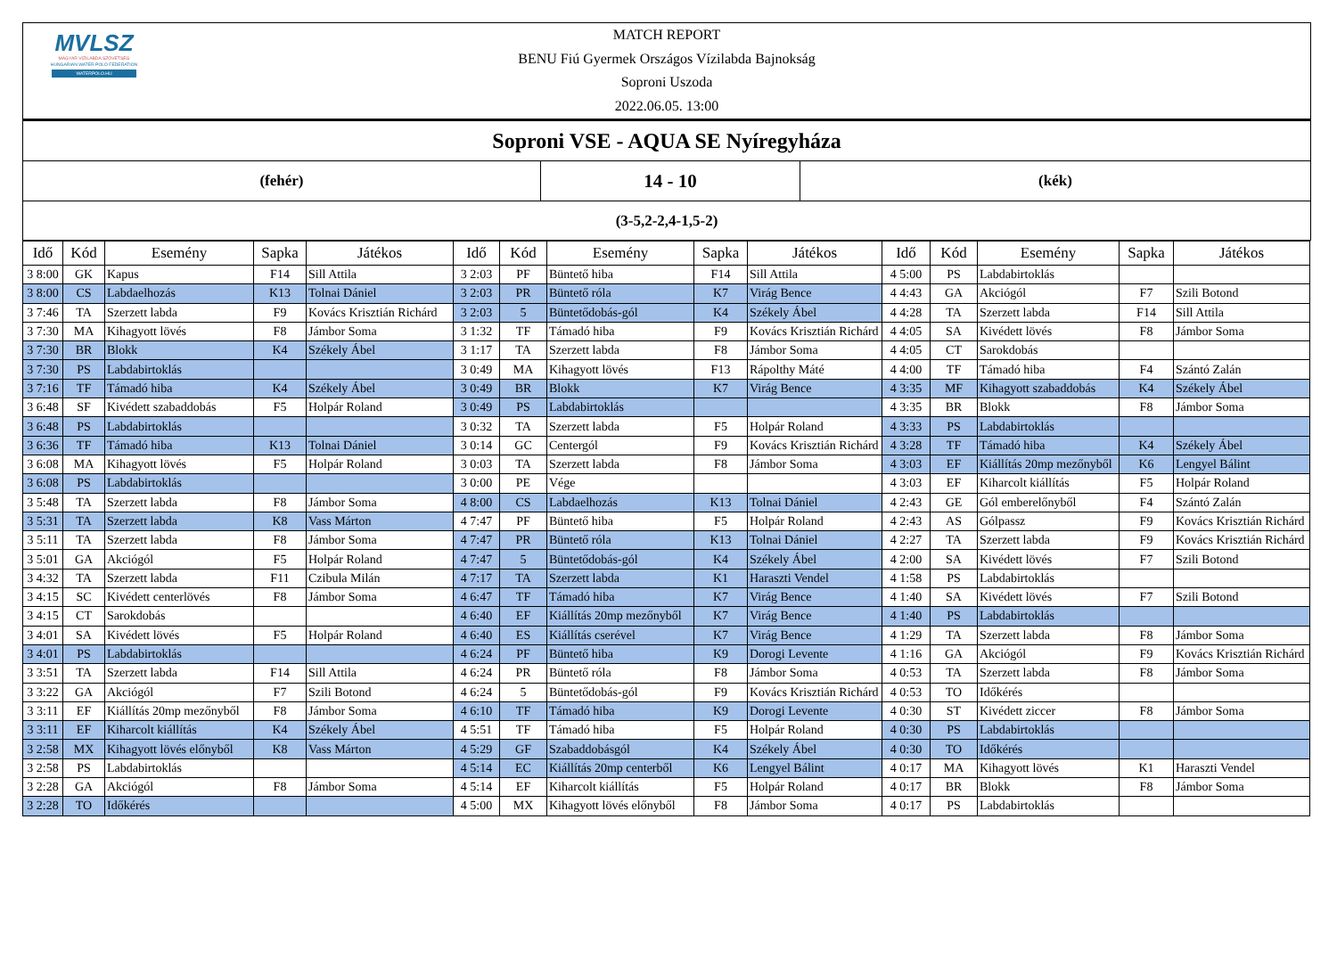MVLSZ
MAGYAR VÍZILABDA SZÖVETSÉG
HUNGARIAN WATER POLO FEDERATION
WATERPOLO.HU
MATCH REPORT
BENU Fiú Gyermek Országos Vízilabda Bajnokság
Soproni Uszoda
2022.06.05. 13:00
| Soproni VSE - AQUA SE Nyíregyháza | | |
| (fehér) | 14 - 10 | (kék) |
| (3-5,2-2,4-1,5-2) | | |
| Idő | Kód | Esemény | Sapka | Játékos | Idő | Kód | Esemény | Sapka | Játékos | Idő | Kód | Esemény | Sapka | Játékos |
| --- | --- | --- | --- | --- | --- | --- | --- | --- | --- | --- | --- | --- | --- | --- |
| 3 8:00 | GK | Kapus | F14 | Sill Attila | 3 2:03 | PF | Büntető hiba | F14 | Sill Attila | 4 5:00 | PS | Labdabirtoklás | | |
| 3 8:00 | CS | Labdaelhozás | K13 | Tolnai Dániel | 3 2:03 | PR | Büntető róla | K7 | Virág Bence | 4 4:43 | GA | Akciógól | F7 | Szili Botond |
| 3 7:46 | TA | Szerzett labda | F9 | Kovács Krisztián Richárd | 3 2:03 | 5 | Büntetődobás-gól | K4 | Székely Ábel | 4 4:28 | TA | Szerzett labda | F14 | Sill Attila |
| 3 7:30 | MA | Kihagyott lövés | F8 | Jámbor Soma | 3 1:32 | TF | Támadó hiba | F9 | Kovács Krisztián Richárd | 4 4:05 | SA | Kivédett lövés | F8 | Jámbor Soma |
| 3 7:30 | BR | Blokk | K4 | Székely Ábel | 3 1:17 | TA | Szerzett labda | F8 | Jámbor Soma | 4 4:05 | CT | Sarokdobás | | |
| 3 7:30 | PS | Labdabirtoklás | | | 3 0:49 | MA | Kihagyott lövés | F13 | Rápolthy Máté | 4 4:00 | TF | Támadó hiba | F4 | Szántó Zalán |
| 3 7:16 | TF | Támadó hiba | K4 | Székely Ábel | 3 0:49 | BR | Blokk | K7 | Virág Bence | 4 3:35 | MF | Kihagyott szabaddobás | K4 | Székely Ábel |
| 3 6:48 | SF | Kivédett szabaddobás | F5 | Holpár Roland | 3 0:49 | PS | Labdabirtoklás | | | 4 3:35 | BR | Blokk | F8 | Jámbor Soma |
| 3 6:48 | PS | Labdabirtoklás | | | 3 0:32 | TA | Szerzett labda | F5 | Holpár Roland | 4 3:33 | PS | Labdabirtoklás | | |
| 3 6:36 | TF | Támadó hiba | K13 | Tolnai Dániel | 3 0:14 | GC | Centergól | F9 | Kovács Krisztián Richárd | 4 3:28 | TF | Támadó hiba | K4 | Székely Ábel |
| 3 6:08 | MA | Kihagyott lövés | F5 | Holpár Roland | 3 0:03 | TA | Szerzett labda | F8 | Jámbor Soma | 4 3:03 | EF | Kiállítás 20mp mezőnyből | K6 | Lengyel Bálint |
| 3 6:08 | PS | Labdabirtoklás | | | 3 0:00 | PE | Vége | | | 4 3:03 | EF | Kiharcolt kiállítás | F5 | Holpár Roland |
| 3 5:48 | TA | Szerzett labda | F8 | Jámbor Soma | 4 8:00 | CS | Labdaelhozás | K13 | Tolnai Dániel | 4 2:43 | GE | Gól emberelőnyből | F4 | Szántó Zalán |
| 3 5:31 | TA | Szerzett labda | K8 | Vass Márton | 4 7:47 | PF | Büntető hiba | F5 | Holpár Roland | 4 2:43 | AS | Gólpassz | F9 | Kovács Krisztián Richárd |
| 3 5:11 | TA | Szerzett labda | F8 | Jámbor Soma | 4 7:47 | PR | Büntető róla | K13 | Tolnai Dániel | 4 2:27 | TA | Szerzett labda | F9 | Kovács Krisztián Richárd |
| 3 5:01 | GA | Akciógól | F5 | Holpár Roland | 4 7:47 | 5 | Büntetődobás-gól | K4 | Székely Ábel | 4 2:00 | SA | Kivédett lövés | F7 | Szili Botond |
| 3 4:32 | TA | Szerzett labda | F11 | Czibula Milán | 4 7:17 | TA | Szerzett labda | K1 | Haraszti Vendel | 4 1:58 | PS | Labdabirtoklás | | |
| 3 4:15 | SC | Kivédett centerlövés | F8 | Jámbor Soma | 4 6:47 | TF | Támadó hiba | K7 | Virág Bence | 4 1:40 | SA | Kivédett lövés | F7 | Szili Botond |
| 3 4:15 | CT | Sarokdobás | | | 4 6:40 | EF | Kiállítás 20mp mezőnyből | K7 | Virág Bence | 4 1:40 | PS | Labdabirtoklás | | |
| 3 4:01 | SA | Kivédett lövés | F5 | Holpár Roland | 4 6:40 | ES | Kiállítás cserével | K7 | Virág Bence | 4 1:29 | TA | Szerzett labda | F8 | Jámbor Soma |
| 3 4:01 | PS | Labdabirtoklás | | | 4 6:24 | PF | Büntető hiba | K9 | Dorogi Levente | 4 1:16 | GA | Akciógól | F9 | Kovács Krisztián Richárd |
| 3 3:51 | TA | Szerzett labda | F14 | Sill Attila | 4 6:24 | PR | Büntető róla | F8 | Jámbor Soma | 4 0:53 | TA | Szerzett labda | F8 | Jámbor Soma |
| 3 3:22 | GA | Akciógól | F7 | Szili Botond | 4 6:24 | 5 | Büntetődobás-gól | F9 | Kovács Krisztián Richárd | 4 0:53 | TO | Időkérés | | |
| 3 3:11 | EF | Kiállítás 20mp mezőnyből | F8 | Jámbor Soma | 4 6:10 | TF | Támadó hiba | K9 | Dorogi Levente | 4 0:30 | ST | Kivédett ziccer | F8 | Jámbor Soma |
| 3 3:11 | EF | Kiharcolt kiállítás | K4 | Székely Ábel | 4 5:51 | TF | Támadó hiba | F5 | Holpár Roland | 4 0:30 | PS | Labdabirtoklás | | |
| 3 2:58 | MX | Kihagyott lövés előnyből | K8 | Vass Márton | 4 5:29 | GF | Szabaddobásgól | K4 | Székely Ábel | 4 0:30 | TO | Időkérés | | |
| 3 2:58 | PS | Labdabirtoklás | | | 4 5:14 | EC | Kiállítás 20mp centerből | K6 | Lengyel Bálint | 4 0:17 | MA | Kihagyott lövés | K1 | Haraszti Vendel |
| 3 2:28 | GA | Akciógól | F8 | Jámbor Soma | 4 5:14 | EF | Kiharcolt kiállítás | F5 | Holpár Roland | 4 0:17 | BR | Blokk | F8 | Jámbor Soma |
| 3 2:28 | TO | Időkérés | | | 4 5:00 | MX | Kihagyott lövés előnyből | F8 | Jámbor Soma | 4 0:17 | PS | Labdabirtoklás | | |